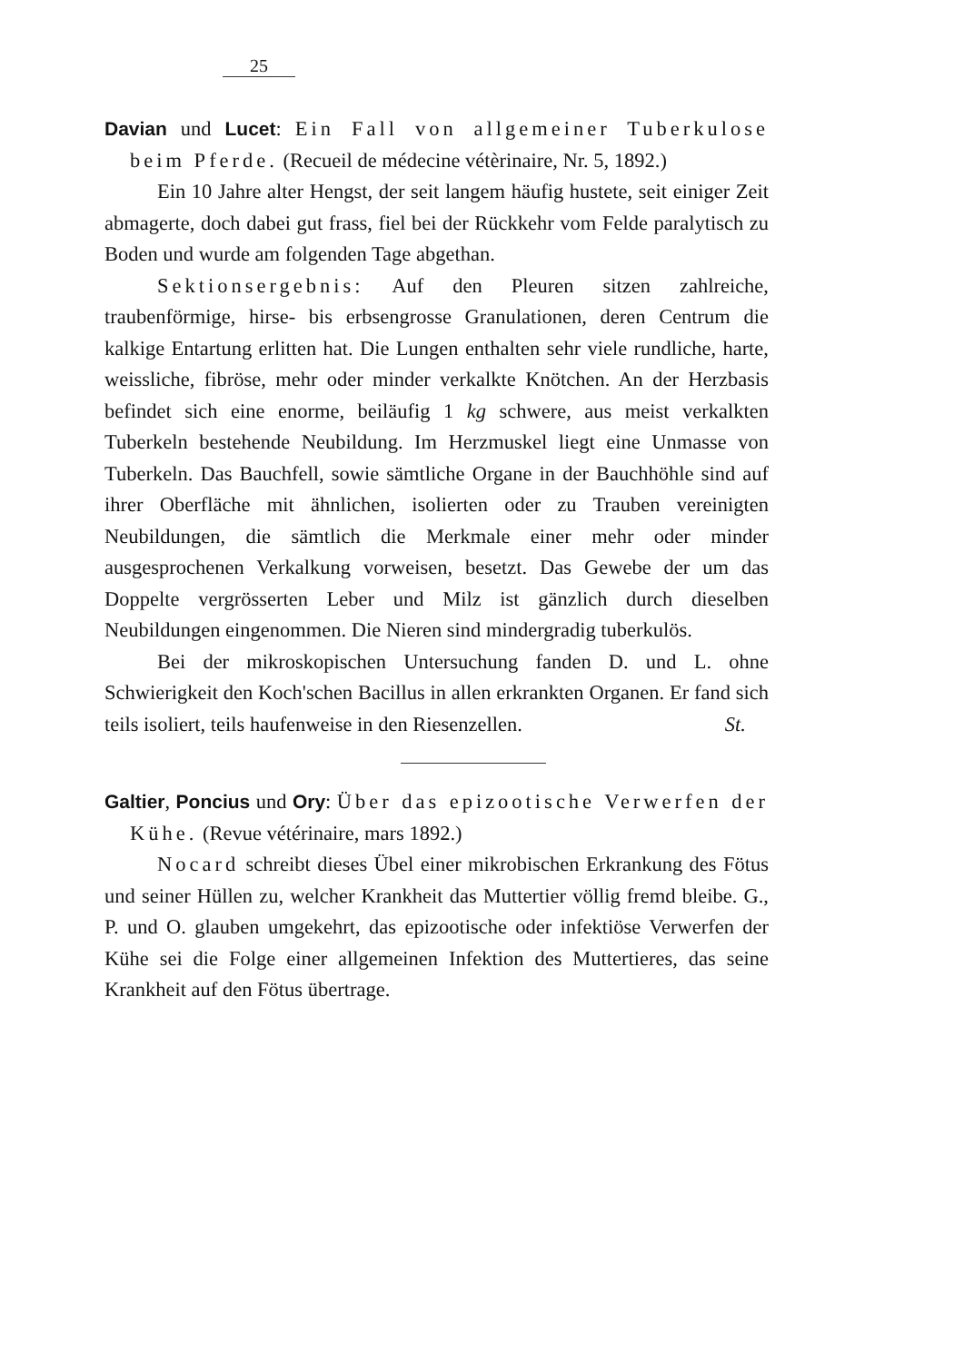25
Davian und Lucet: Ein Fall von allgemeiner Tuberkulose beim Pferde. (Recueil de médecine vétèrinaire, Nr. 5, 1892.)
Ein 10 Jahre alter Hengst, der seit langem häufig hustete, seit einiger Zeit abmagerte, doch dabei gut frass, fiel bei der Rückkehr vom Felde paralytisch zu Boden und wurde am folgenden Tage abgethan.
Sektionsergebnis: Auf den Pleuren sitzen zahlreiche, traubenförmige, hirse- bis erbsengrosse Granulationen, deren Centrum die kalkige Entartung erlitten hat. Die Lungen enthalten sehr viele rundliche, harte, weissliche, fibröse, mehr oder minder verkalkte Knötchen. An der Herzbasis befindet sich eine enorme, beiläufig 1 kg schwere, aus meist verkalkten Tuberkeln bestehende Neubildung. Im Herzmuskel liegt eine Unmasse von Tuberkeln. Das Bauchfell, sowie sämtliche Organe in der Bauchhöhle sind auf ihrer Oberfläche mit ähnlichen, isolierten oder zu Trauben vereinigten Neubildungen, die sämtlich die Merkmale einer mehr oder minder ausgesprochenen Verkalkung vorweisen, besetzt. Das Gewebe der um das Doppelte vergrösserten Leber und Milz ist gänzlich durch dieselben Neubildungen eingenommen. Die Nieren sind mindergradig tuberkulös.
Bei der mikroskopischen Untersuchung fanden D. und L. ohne Schwierigkeit den Koch'schen Bacillus in allen erkrankten Organen. Er fand sich teils isoliert, teils haufenweise in den Riesenzellen. St.
Galtier, Poncius und Ory: Über das epizootische Verwerfen der Kühe. (Revue vétérinaire, mars 1892.)
Nocard schreibt dieses Übel einer mikrobischen Erkrankung des Fötus und seiner Hüllen zu, welcher Krankheit das Muttertier völlig fremd bleibe. G., P. und O. glauben umgekehrt, das epizootische oder infektiöse Verwerfen der Kühe sei die Folge einer allgemeinen Infektion des Muttertieres, das seine Krankheit auf den Fötus übertrage.